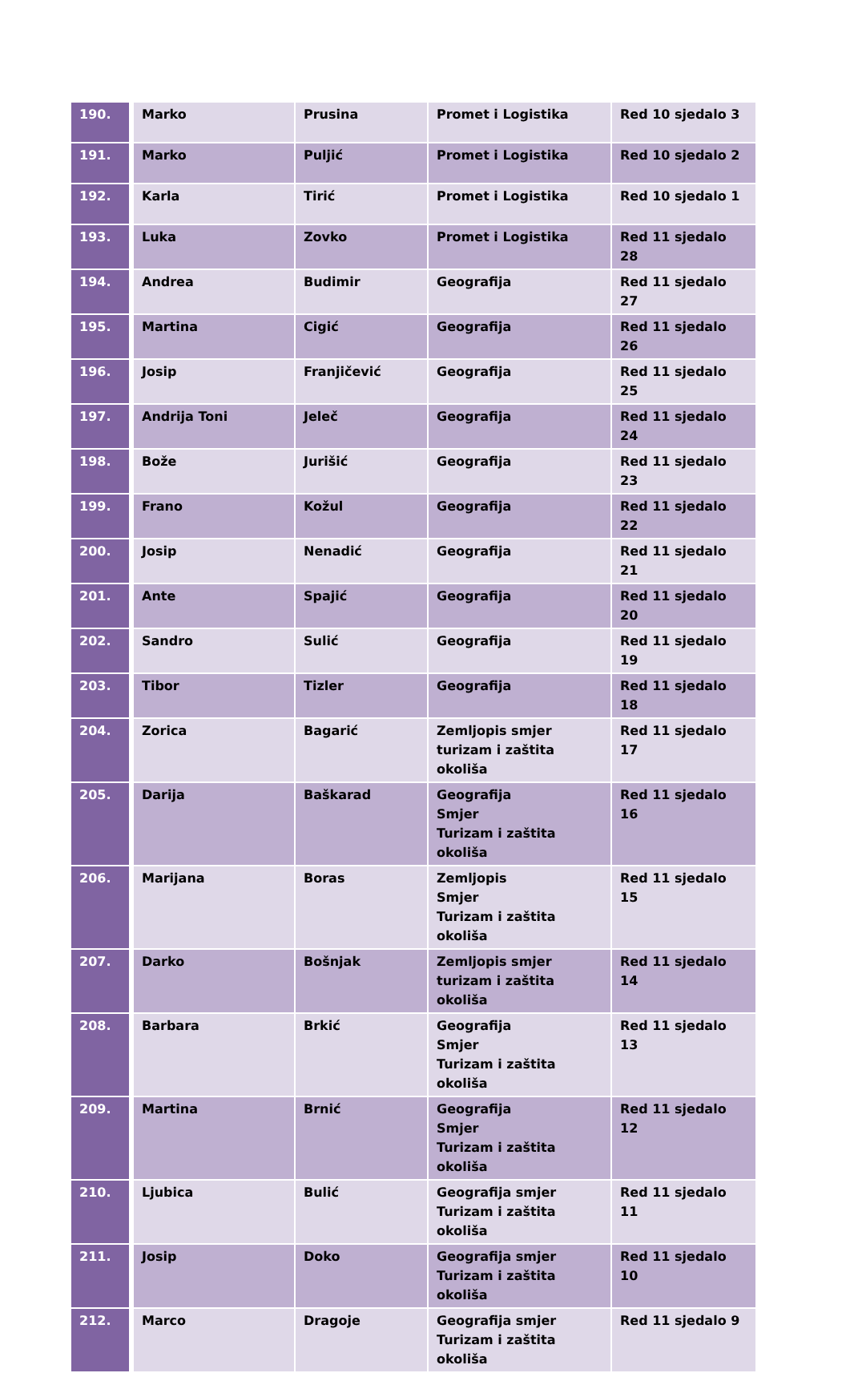| 190. | Marko | Prusina | Promet i Logistika | Red 10 sjedalo 3 |
| 191. | Marko | Puljić | Promet i Logistika | Red 10 sjedalo 2 |
| 192. | Karla | Tirić | Promet i Logistika | Red 10 sjedalo 1 |
| 193. | Luka | Zovko | Promet i Logistika | Red 11 sjedalo 28 |
| 194. | Andrea | Budimir | Geografija | Red 11 sjedalo 27 |
| 195. | Martina | Cigić | Geografija | Red 11 sjedalo 26 |
| 196. | Josip | Franjičević | Geografija | Red 11 sjedalo 25 |
| 197. | Andrija Toni | Jeleč | Geografija | Red 11 sjedalo 24 |
| 198. | Bože | Jurišić | Geografija | Red 11 sjedalo 23 |
| 199. | Frano | Kožul | Geografija | Red 11 sjedalo 22 |
| 200. | Josip | Nenadić | Geografija | Red 11 sjedalo 21 |
| 201. | Ante | Spajić | Geografija | Red 11 sjedalo 20 |
| 202. | Sandro | Sulić | Geografija | Red 11 sjedalo 19 |
| 203. | Tibor | Tizler | Geografija | Red 11 sjedalo 18 |
| 204. | Zorica | Bagarić | Zemljopis smjer turizam i zaštita okoliša | Red 11 sjedalo 17 |
| 205. | Darija | Baškarad | Geografija Smjer Turizam i zaštita okoliša | Red 11 sjedalo 16 |
| 206. | Marijana | Boras | Zemljopis Smjer Turizam i zaštita okoliša | Red 11 sjedalo 15 |
| 207. | Darko | Bošnjak | Zemljopis smjer turizam i zaštita okoliša | Red 11 sjedalo 14 |
| 208. | Barbara | Brkić | Geografija Smjer Turizam i zaštita okoliša | Red 11 sjedalo 13 |
| 209. | Martina | Brnić | Geografija Smjer Turizam i zaštita okoliša | Red 11 sjedalo 12 |
| 210. | Ljubica | Bulić | Geografija smjer Turizam i zaštita okoliša | Red 11 sjedalo 11 |
| 211. | Josip | Doko | Geografija smjer Turizam i zaštita okoliša | Red 11 sjedalo 10 |
| 212. | Marco | Dragoje | Geografija smjer Turizam i zaštita okoliša | Red 11 sjedalo 9 |